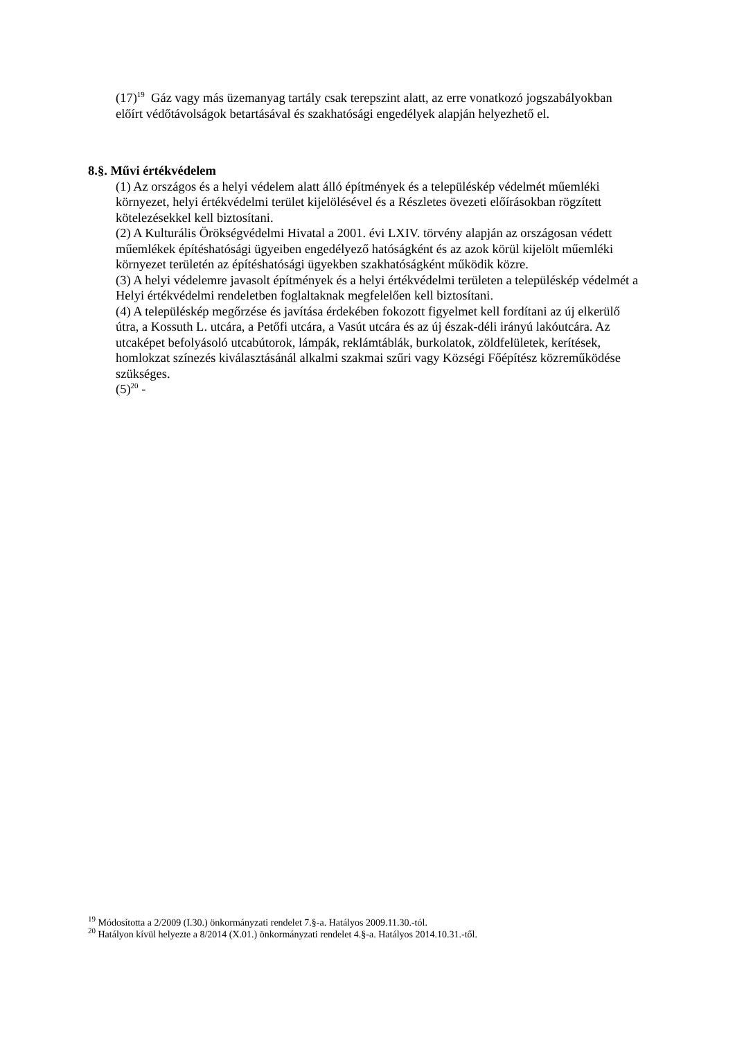(17)<sup>19</sup> Gáz vagy más üzemanyag tartály csak terepszint alatt, az erre vonatkozó jogszabályokban előírt védőtávolságok betartásával és szakhatósági engedélyek alapján helyezhető el.
8.§. Művi értékvédelem
(1) Az országos és a helyi védelem alatt álló építmények és a településkép védelmét műemléki környezet, helyi értékvédelmi terület kijelölésével és a Részletes övezeti előírásokban rögzített kötelezésekkel kell biztosítani.
(2) A Kulturális Örökségvédelmi Hivatal a 2001. évi LXIV. törvény alapján az országosan védett műemlékek építéshatósági ügyeiben engedélyező hatóságként és az azok körül kijelölt műemléki környezet területén az építéshatósági ügyekben szakhatóságként működik közre.
(3) A helyi védelemre javasolt építmények és a helyi értékvédelmi területen a településkép védelmét a Helyi értékvédelmi rendeletben foglaltaknak megfelelően kell biztosítani.
(4) A településkép megőrzése és javítása érdekében fokozott figyelmet kell fordítani az új elkerülő útra, a Kossuth L. utcára, a Petőfi utcára, a Vasút utcára és az új észak-déli irányú lakóutcára. Az utcaképet befolyásoló utcabútorok, lámpák, reklámtáblák, burkolatok, zöldfelületek, kerítések, homlokzat színezés kiválasztásánál alkalmi szakmai szűri vagy Községi Főépítész közreműködése szükséges.
(5)<sup>20</sup> -
<sup>19</sup> Módosította a 2/2009 (I.30.) önkormányzati rendelet 7.§-a. Hatályos 2009.11.30.-tól.
<sup>20</sup> Hatályon kívül helyezte a 8/2014 (X.01.) önkormányzati rendelet 4.§-a. Hatályos 2014.10.31.-től.